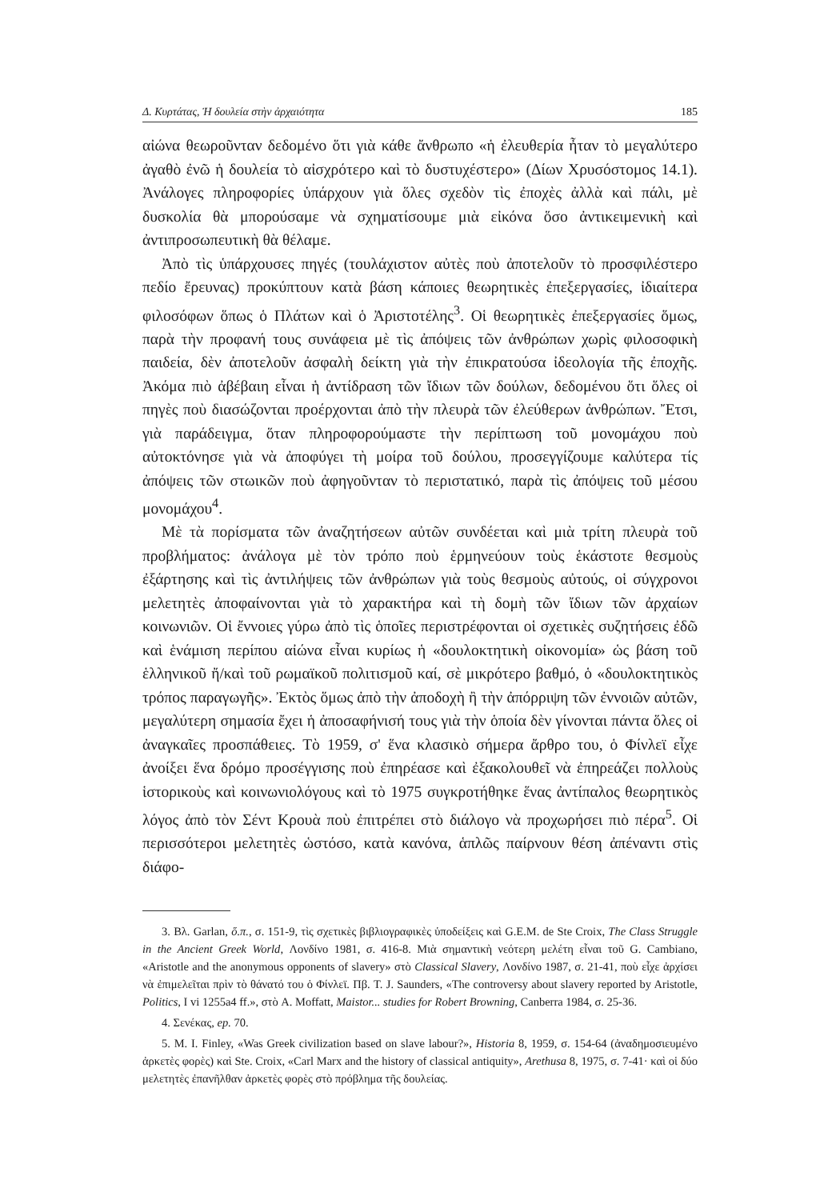Δ. Κυρτάτας, Ἡ δουλεία στὴν ἀρχαιότητα 185
αἰώνα θεωροῦνταν δεδομένο ὅτι γιὰ κάθε ἄνθρωπο «ἡ ἐλευθερία ἦταν τὸ μεγαλύτερο ἀγαθὸ ἐνῶ ἡ δουλεία τὸ αἰσχρότερο καὶ τὸ δυστυχέστερο» (Δίων Χρυσόστομος 14.1). Ἀνάλογες πληροφορίες ὑπάρχουν γιὰ ὅλες σχεδὸν τὶς ἐποχὲς ἀλλὰ καὶ πάλι, μὲ δυσκολία θὰ μπορούσαμε νὰ σχηματίσουμε μιὰ εἰκόνα ὅσο ἀντικειμενικὴ καὶ ἀντιπροσωπευτικὴ θὰ θέλαμε.
Ἀπὸ τὶς ὑπάρχουσες πηγές (τουλάχιστον αὐτὲς ποὺ ἀποτελοῦν τὸ προσφιλέστερο πεδίο ἔρευνας) προκύπτουν κατὰ βάση κάποιες θεωρητικὲς ἐπεξεργασίες, ἰδιαίτερα φιλοσόφων ὅπως ὁ Πλάτων καὶ ὁ Ἀριστοτέλης<sup>3</sup>. Οἱ θεωρητικὲς ἐπεξεργασίες ὅμως, παρὰ τὴν προφανή τους συνάφεια μὲ τὶς ἀπόψεις τῶν ἀνθρώπων χωρὶς φιλοσοφικὴ παιδεία, δὲν ἀποτελοῦν ἀσφαλὴ δείκτη γιὰ τὴν ἐπικρατούσα ἰδεολογία τῆς ἐποχῆς. Ἀκόμα πιὸ ἀβέβαιη εἶναι ἡ ἀντίδραση τῶν ἴδιων τῶν δούλων, δεδομένου ὅτι ὅλες οἱ πηγὲς ποὺ διασώζονται προέρχονται ἀπὸ τὴν πλευρὰ τῶν ἐλεύθερων ἀνθρώπων. Ἔτσι, γιὰ παράδειγμα, ὅταν πληροφορούμαστε τὴν περίπτωση τοῦ μονομάχου ποὺ αὐτοκτόνησε γιὰ νὰ ἀποφύγει τὴ μοίρα τοῦ δούλου, προσεγγίζουμε καλύτερα τίς ἀπόψεις τῶν στωικῶν ποὺ ἀφηγοῦνταν τὸ περιστατικό, παρὰ τὶς ἀπόψεις τοῦ μέσου μονομάχου<sup>4</sup>.
Μὲ τὰ πορίσματα τῶν ἀναζητήσεων αὐτῶν συνδέεται καὶ μιὰ τρίτη πλευρὰ τοῦ προβλήματος: ἀνάλογα μὲ τὸν τρόπο ποὺ ἑρμηνεύουν τοὺς ἑκάστοτε θεσμοὺς ἐξάρτησης καὶ τὶς ἀντιλήψεις τῶν ἀνθρώπων γιὰ τοὺς θεσμοὺς αὐτούς, οἱ σύγχρονοι μελετητὲς ἀποφαίνονται γιὰ τὸ χαρακτήρα καὶ τὴ δομὴ τῶν ἴδιων τῶν ἀρχαίων κοινωνιῶν. Οἱ ἔννοιες γύρω ἀπὸ τὶς ὁποῖες περιστρέφονται οἱ σχετικὲς συζητήσεις ἐδῶ καὶ ἑνάμιση περίπου αἰώνα εἶναι κυρίως ἡ «δουλοκτητικὴ οἰκονομία» ὡς βάση τοῦ ἑλληνικοῦ ἤ/καὶ τοῦ ρωμαϊκοῦ πολιτισμοῦ καί, σὲ μικρότερο βαθμό, ὁ «δουλοκτητικὸς τρόπος παραγωγῆς». Ἐκτὸς ὅμως ἀπὸ τὴν ἀποδοχὴ ἢ τὴν ἀπόρριψη τῶν ἐννοιῶν αὐτῶν, μεγαλύτερη σημασία ἔχει ἡ ἀποσαφήνισή τους γιὰ τὴν ὁποία δὲν γίνονται πάντα ὅλες οἱ ἀναγκαῖες προσπάθειες. Τὸ 1959, σ' ἕνα κλασικὸ σήμερα ἄρθρο του, ὁ Φίνλεϊ εἶχε ἀνοίξει ἕνα δρόμο προσέγγισης ποὺ ἐπηρέασε καὶ ἐξακολουθεῖ νὰ ἐπηρεάζει πολλοὺς ἱστορικοὺς καὶ κοινωνιολόγους καὶ τὸ 1975 συγκροτήθηκε ἕνας ἀντίπαλος θεωρητικὸς λόγος ἀπὸ τὸν Σέντ Κρουὰ ποὺ ἐπιτρέπει στὸ διάλογο νὰ προχωρήσει πιὸ πέρα<sup>5</sup>. Οἱ περισσότεροι μελετητὲς ὡστόσο, κατὰ κανόνα, ἁπλῶς παίρνουν θέση ἀπέναντι στὶς διάφο-
3. Βλ. Garlan, ὅ.π., σ. 151-9, τὶς σχετικὲς βιβλιογραφικὲς ὑποδείξεις καὶ G.E.M. de Ste Croix, The Class Struggle in the Ancient Greek World, Λονδίνο 1981, σ. 416-8. Μιὰ σημαντικὴ νεότερη μελέτη εἶναι τοῦ G. Cambiano, «Aristotle and the anonymous opponents of slavery» στὸ Classical Slavery, Λονδίνο 1987, σ. 21-41, ποὺ εἶχε ἀρχίσει νὰ ἐπιμελεῖται πρὶν τὸ θάνατό του ὁ Φίνλεϊ. Πβ. T. J. Saunders, «The controversy about slavery reported by Aristotle, Politics, I vi 1255a4 ff.», στὸ A. Moffatt, Maistor... studies for Robert Browning, Canberra 1984, σ. 25-36.
4. Σενέκας, ep. 70.
5. M. I. Finley, «Was Greek civilization based on slave labour?», Historia 8, 1959, σ. 154-64 (ἀναδημοσιευμένο ἀρκετὲς φορὲς) καὶ Ste. Croix, «Carl Marx and the history of classical antiquity», Arethusa 8, 1975, σ. 7-41· καὶ οἱ δύο μελετητὲς ἐπανῆλθαν ἀρκετὲς φορὲς στὸ πρόβλημα τῆς δουλείας.